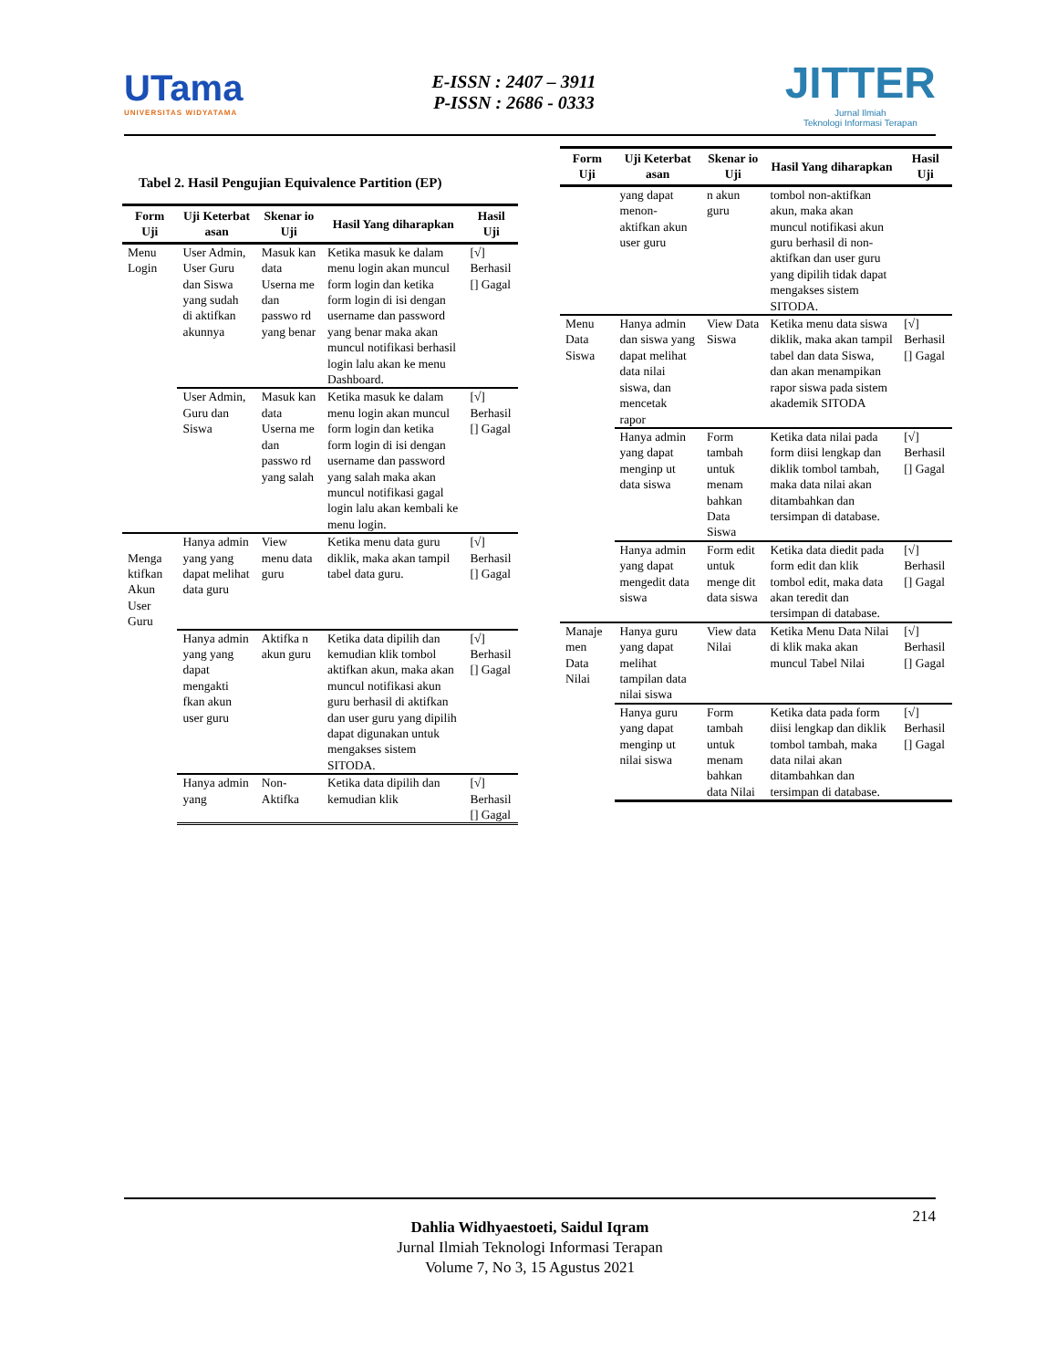UTama
UNIVERSITAS WIDYATAMA
E-ISSN : 2407 – 3911
P-ISSN : 2686 - 0333
JITTER
Jurnal Ilmiah
Teknologi Informasi Terapan
Tabel 2. Hasil Pengujian Equivalence Partition (EP)
| Form Uji | Uji Keterbat asan | Skenar io Uji | Hasil Yang diharapkan | Hasil Uji |
| --- | --- | --- | --- | --- |
| Menu Login | User Admin, User Guru dan Siswa yang sudah di aktifkan akunnya | Masuk kan data Userna me dan passwo rd yang benar | Ketika masuk ke dalam menu login akan muncul form login dan ketika form login di isi dengan username dan password yang benar maka akan muncul notifikasi berhasil login lalu akan ke menu Dashboard. | [√] Berhasil [] Gagal |
| | User Admin, Guru dan Siswa | Masuk kan data Userna me dan passwo rd yang salah | Ketika masuk ke dalam menu login akan muncul form login dan ketika form login di isi dengan username dan password yang salah maka akan muncul notifikasi gagal login lalu akan kembali ke menu login. | [√] Berhasil [] Gagal |
| Menga ktifkan Akun User Guru | Hanya admin yang yang dapat melihat data guru | View menu data guru | Ketika menu data guru diklik, maka akan tampil tabel data guru. | [√] Berhasil [] Gagal |
| | Hanya admin yang yang dapat mengakti fkan akun user guru | Aktifka n akun guru | Ketika data dipilih dan kemudian klik tombol aktifkan akun, maka akan muncul notifikasi akun guru berhasil di aktifkan dan user guru yang dipilih dapat digunakan untuk mengakses sistem SITODA. | [√] Berhasil [] Gagal |
| | Hanya admin yang | Non-Aktifka | Ketika data dipilih dan kemudian klik | [√] Berhasil [] Gagal |
| Form Uji | Uji Keterbat asan | Skenar io Uji | Hasil Yang diharapkan | Hasil Uji |
| --- | --- | --- | --- | --- |
| | yang dapat menon-aktifkan akun user guru | n akun guru | tombol non-aktifkan akun, maka akan muncul notifikasi akun guru berhasil di non-aktifkan dan user guru yang dipilih tidak dapat mengakses sistem SITODA. | |
| Menu Data Siswa | Hanya admin dan siswa yang dapat melihat data nilai siswa, dan mencetak rapor | View Data Siswa | Ketika menu data siswa diklik, maka akan tampil tabel dan data Siswa, dan akan menampikan rapor siswa pada sistem akademik SITODA | [√] Berhasil [] Gagal |
| | Hanya admin yang dapat menginp ut data siswa | Form tambah untuk menam bahkan Data Siswa | Ketika data nilai pada form diisi lengkap dan diklik tombol tambah, maka data nilai akan ditambahkan dan tersimpan di database. | [√] Berhasil [] Gagal |
| | Hanya admin yang dapat mengedit data siswa | Form edit untuk menge dit data siswa | Ketika data diedit pada form edit dan klik tombol edit, maka data akan teredit dan tersimpan di database. | [√] Berhasil [] Gagal |
| Manaje men Data Nilai | Hanya guru yang dapat melihat tampilan data nilai siswa | View data Nilai | Ketika Menu Data Nilai di klik maka akan muncul Tabel Nilai | [√] Berhasil [] Gagal |
| | Hanya guru yang dapat menginp ut nilai siswa | Form tambah untuk menam bahkan data Nilai | Ketika data pada form diisi lengkap dan diklik tombol tambah, maka data nilai akan ditambahkan dan tersimpan di database. | [√] Berhasil [] Gagal |
214
Dahlia Widhyaestoeti, Saidul Iqram
Jurnal Ilmiah Teknologi Informasi Terapan
Volume 7, No 3, 15 Agustus 2021